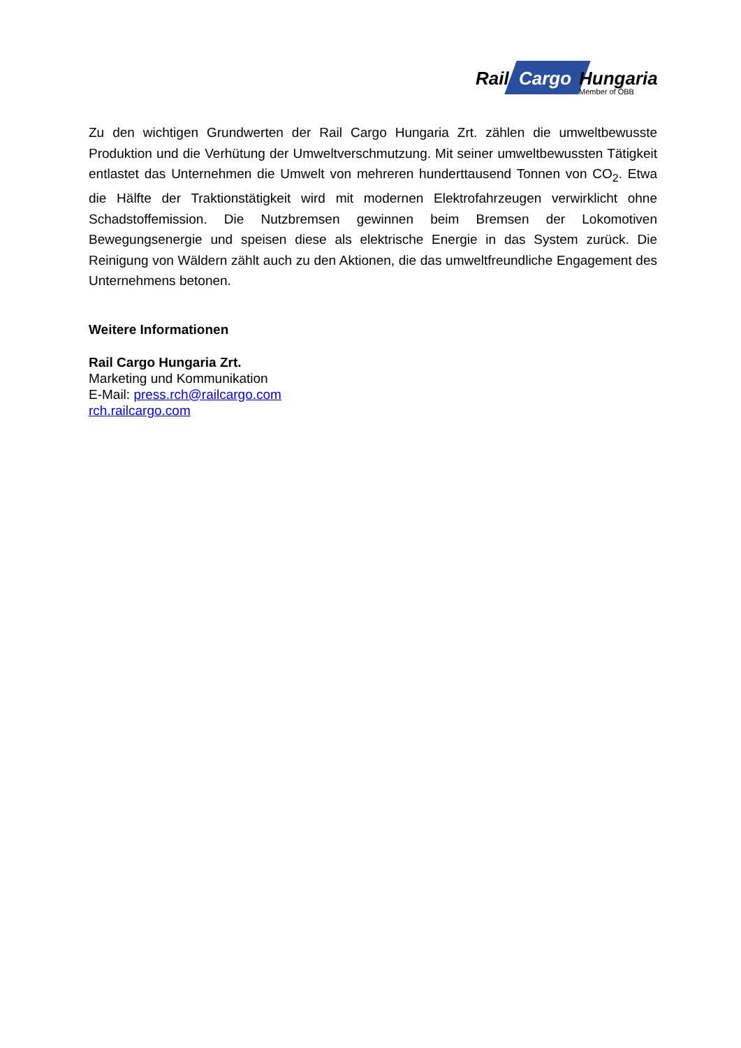Rail Cargo Hungaria
Member of ÖBB
Zu den wichtigen Grundwerten der Rail Cargo Hungaria Zrt. zählen die umweltbewusste Produktion und die Verhütung der Umweltverschmutzung. Mit seiner umweltbewussten Tätigkeit entlastet das Unternehmen die Umwelt von mehreren hunderttausend Tonnen von CO<sub>2</sub>. Etwa die Hälfte der Traktionstätigkeit wird mit modernen Elektrofahrzeugen verwirklicht ohne Schadstoffemission. Die Nutzbremsen gewinnen beim Bremsen der Lokomotiven Bewegungsenergie und speisen diese als elektrische Energie in das System zurück. Die Reinigung von Wäldern zählt auch zu den Aktionen, die das umweltfreundliche Engagement des Unternehmens betonen.
Weitere Informationen
Rail Cargo Hungaria Zrt.
Marketing und Kommunikation
E-Mail: press.rch@railcargo.com
rch.railcargo.com